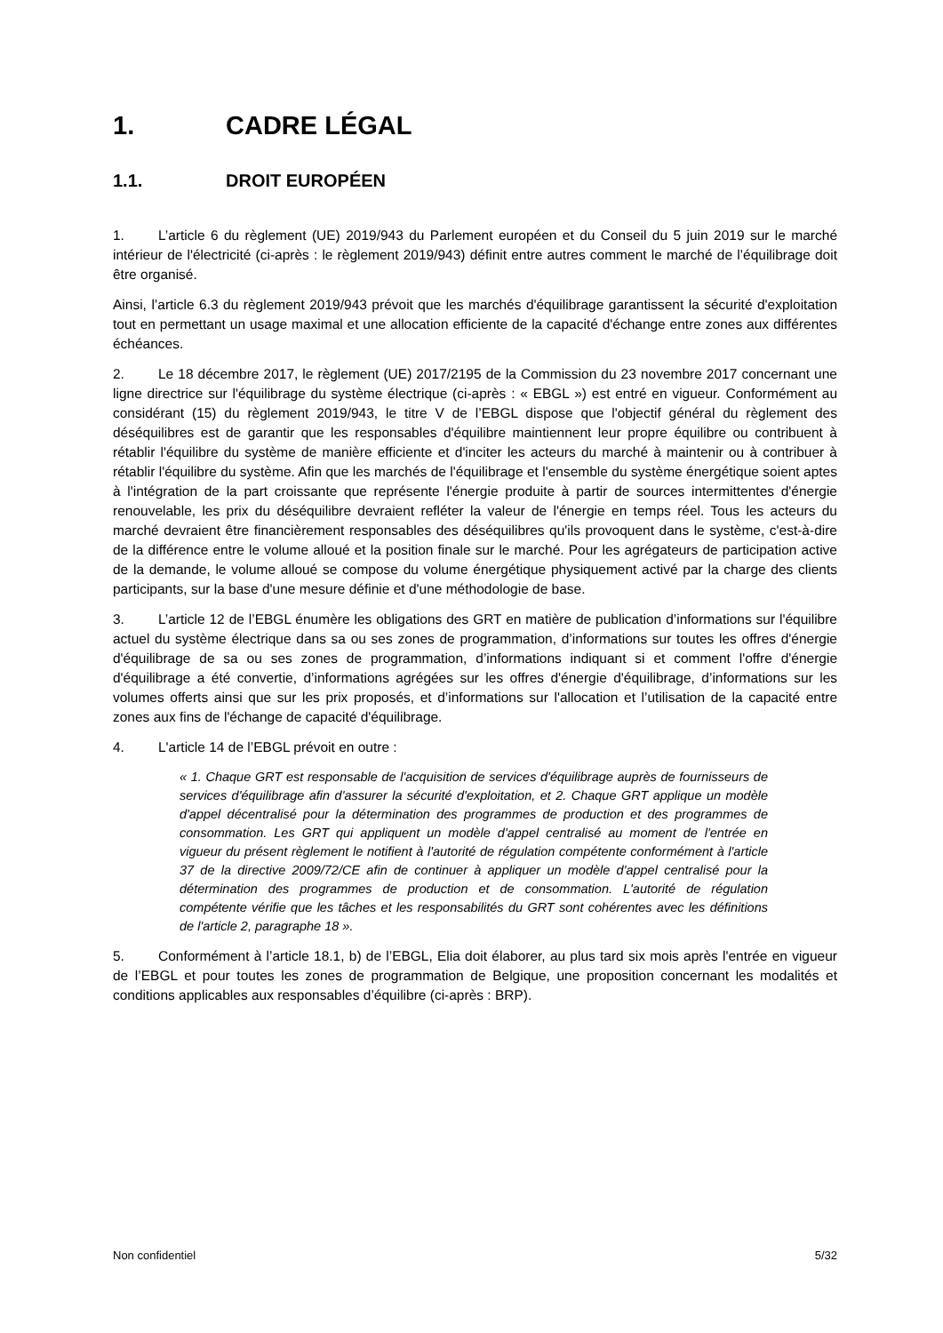1. CADRE LÉGAL
1.1. DROIT EUROPÉEN
1. L’article 6 du règlement (UE) 2019/943 du Parlement européen et du Conseil du 5 juin 2019 sur le marché intérieur de l'électricité (ci-après : le règlement 2019/943) définit entre autres comment le marché de l’équilibrage doit être organisé.
Ainsi, l’article 6.3 du règlement 2019/943 prévoit que les marchés d'équilibrage garantissent la sécurité d'exploitation tout en permettant un usage maximal et une allocation efficiente de la capacité d'échange entre zones aux différentes échéances.
2. Le 18 décembre 2017, le règlement (UE) 2017/2195 de la Commission du 23 novembre 2017 concernant une ligne directrice sur l'équilibrage du système électrique (ci-après : « EBGL ») est entré en vigueur. Conformément au considérant (15) du règlement 2019/943, le titre V de l’EBGL dispose que l'objectif général du règlement des déséquilibres est de garantir que les responsables d'équilibre maintiennent leur propre équilibre ou contribuent à rétablir l'équilibre du système de manière efficiente et d'inciter les acteurs du marché à maintenir ou à contribuer à rétablir l'équilibre du système. Afin que les marchés de l'équilibrage et l'ensemble du système énergétique soient aptes à l'intégration de la part croissante que représente l'énergie produite à partir de sources intermittentes d'énergie renouvelable, les prix du déséquilibre devraient refléter la valeur de l'énergie en temps réel. Tous les acteurs du marché devraient être financièrement responsables des déséquilibres qu'ils provoquent dans le système, c'est-à-dire de la différence entre le volume alloué et la position finale sur le marché. Pour les agrégateurs de participation active de la demande, le volume alloué se compose du volume énergétique physiquement activé par la charge des clients participants, sur la base d'une mesure définie et d'une méthodologie de base.
3. L’article 12 de l’EBGL énumère les obligations des GRT en matière de publication d’informations sur l'équilibre actuel du système électrique dans sa ou ses zones de programmation, d’informations sur toutes les offres d'énergie d'équilibrage de sa ou ses zones de programmation, d’informations indiquant si et comment l'offre d'énergie d'équilibrage a été convertie, d’informations agrégées sur les offres d'énergie d'équilibrage, d’informations sur les volumes offerts ainsi que sur les prix proposés, et d’informations sur l'allocation et l’utilisation de la capacité entre zones aux fins de l'échange de capacité d'équilibrage.
4. L'article 14 de l’EBGL prévoit en outre :
« 1. Chaque GRT est responsable de l'acquisition de services d'équilibrage auprès de fournisseurs de services d'équilibrage afin d'assurer la sécurité d'exploitation, et 2. Chaque GRT applique un modèle d'appel décentralisé pour la détermination des programmes de production et des programmes de consommation. Les GRT qui appliquent un modèle d'appel centralisé au moment de l'entrée en vigueur du présent règlement le notifient à l'autorité de régulation compétente conformément à l'article 37 de la directive 2009/72/CE afin de continuer à appliquer un modèle d'appel centralisé pour la détermination des programmes de production et de consommation. L'autorité de régulation compétente vérifie que les tâches et les responsabilités du GRT sont cohérentes avec les définitions de l'article 2, paragraphe 18 ».
5. Conformément à l’article 18.1, b) de l’EBGL, Elia doit élaborer, au plus tard six mois après l'entrée en vigueur de l’EBGL et pour toutes les zones de programmation de Belgique, une proposition concernant les modalités et conditions applicables aux responsables d’équilibre (ci-après : BRP).
Non confidentiel 5/32